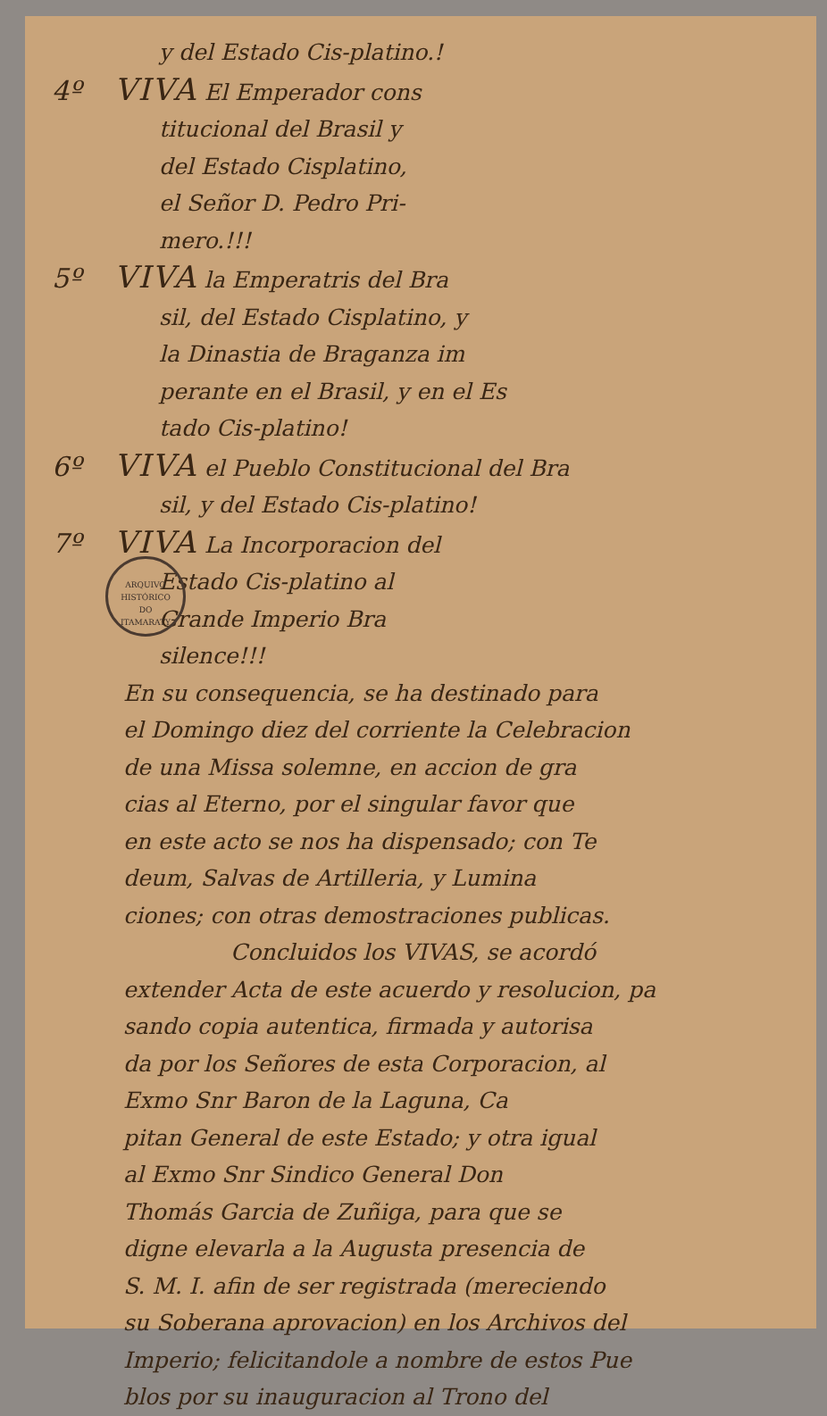y del Estado Cis-platino.!
4º VIVA El Emperador cons
titucional del Brasil y
del Estado Cisplatino,
el Señor D. Pedro Pri-
mero.!!!
5º VIVA la Emperatris del Bra
sil, del Estado Cisplatino, y
la Dinastia de Braganza im
perante en el Brasil, y en el Es
tado Cis-platino!
6º VIVA el Pueblo Constitucional del Bra
sil, y del Estado Cis-platino!
7º VIVA La Incorporacion del
Estado Cis-platino al
Grande Imperio Bra
silence!!!
ARQUIVO HISTÓRICO
DO
ITAMARATY
En su consequencia, se ha destinado para
el Domingo diez del corriente la Celebracion
de una Missa solemne, en accion de gra
cias al Eterno, por el singular favor que
en este acto se nos ha dispensado; con Te
deum, Salvas de Artilleria, y Lumina
ciones; con otras demostraciones publicas.
Concluidos los VIVAS, se acordó
extender Acta de este acuerdo y resolucion, pa
sando copia autentica, firmada y autorisa
da por los Señores de esta Corporacion, al
Exmo Snr Baron de la Laguna, Ca
pitan General de este Estado; y otra igual
al Exmo Snr Sindico General Don
Thomás Garcia de Zuñiga, para que se
digne elevarla a la Augusta presencia de
S. M. I. afin de ser registrada (mereciendo
su Soberana aprovacion) en los Archivos del
Imperio; felicitandole a nombre de estos Pue
blos por su inauguracion al Trono del